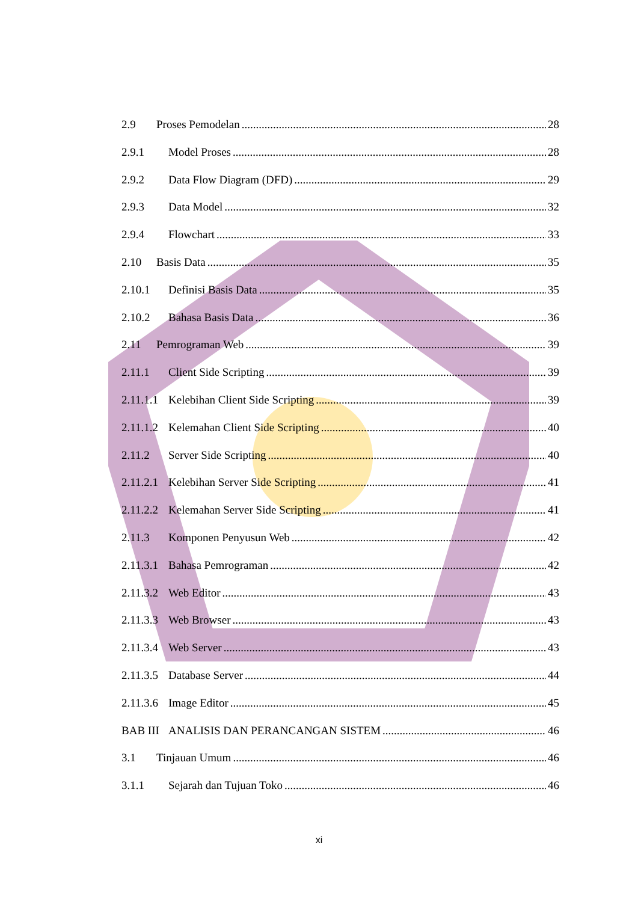2.9 Proses Pemodelan 28
2.9.1 Model Proses 28
2.9.2 Data Flow Diagram (DFD) 29
2.9.3 Data Model 32
2.9.4 Flowchart 33
2.10 Basis Data 35
2.10.1 Definisi Basis Data 35
2.10.2 Bahasa Basis Data 36
2.11 Pemrograman Web 39
2.11.1 Client Side Scripting 39
2.11.1.1 Kelebihan Client Side Scripting 39
2.11.1.2 Kelemahan Client Side Scripting 40
2.11.2 Server Side Scripting 40
2.11.2.1 Kelebihan Server Side Scripting 41
2.11.2.2 Kelemahan Server Side Scripting 41
2.11.3 Komponen Penyusun Web 42
2.11.3.1 Bahasa Pemrograman 42
2.11.3.2 Web Editor 43
2.11.3.3 Web Browser 43
2.11.3.4 Web Server 43
2.11.3.5 Database Server 44
2.11.3.6 Image Editor 45
BAB III ANALISIS DAN PERANCANGAN SISTEM 46
3.1 Tinjauan Umum 46
3.1.1 Sejarah dan Tujuan Toko 46
xi